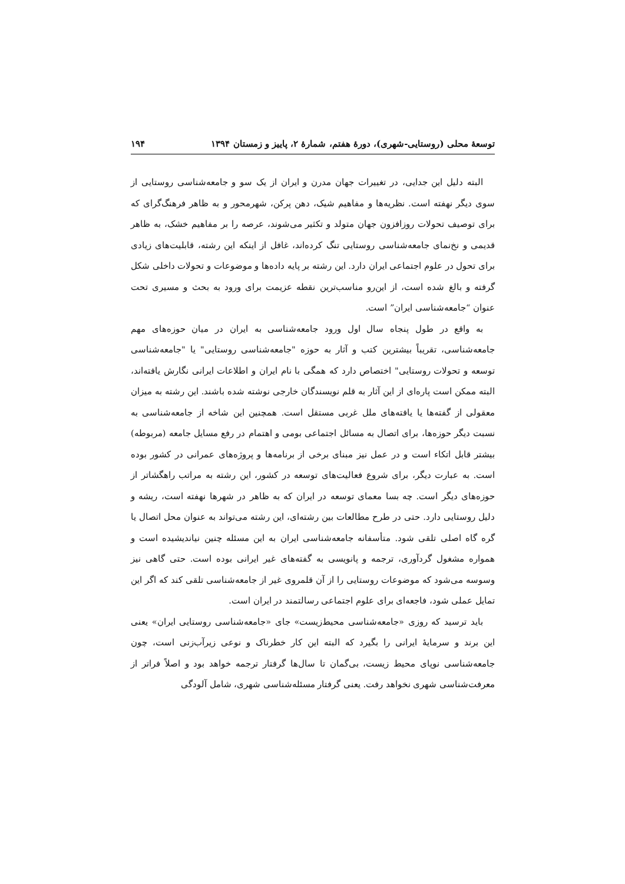توسعهٔ محلی (روستایی-شهری)، دورهٔ هفتم، شمارهٔ ۲، پاییز و زمستان ۱۳۹۴ ۱۹۴
البته دلیل این جدایی، در تغییرات جهان مدرن و ایران از یک سو و جامعه‌شناسی روستایی از سوی دیگر نهفته است. نظریه‌ها و مفاهیم شیک، دهن پرکن، شهرمحور و به ظاهر فرهنگ‌گرای که برای توصیف تحولات روزافزون جهان متولد و تکثیر می‌شوند، عرصه را بر مفاهیم خشک، به ظاهر قدیمی و نخ‌نمای جامعه‌شناسی روستایی تنگ کرده‌اند، غافل از اینکه این رشته، قابلیت‌های زیادی برای تحول در علوم اجتماعی ایران دارد. این رشته بر پایه داده‌ها و موضوعات و تحولات داخلی شکل گرفته و بالغ شده است، از این‌رو مناسب‌ترین نقطه عزیمت برای ورود به بحث و مسیری تحت عنوان “جامعه‌شناسی ایران” است.
به واقع در طول پنجاه سال اول ورود جامعه‌شناسی به ایران در میان حوزه‌های مهم جامعه‌شناسی، تقریباً بیشترین کتب و آثار به حوزه "جامعه‌شناسی روستایی" یا "جامعه‌شناسی توسعه و تحولات روستایی" اختصاص دارد که همگی با نام ایران و اطلاعات ایرانی نگارش یافته‌اند، البته ممکن است پاره‌ای از این آثار به قلم نویسندگان خارجی نوشته شده باشند. این رشته به میزان معقولی از گفته‌ها یا یافته‌های ملل غربی مستقل است. همچنین این شاخه از جامعه‌شناسی به نسبت دیگر حوزه‌ها، برای اتصال به مسائل اجتماعی بومی و اهتمام در رفع مسایل جامعه (مربوطه) بیشتر قابل اتکاء است و در عمل نیز مبنای برخی از برنامه‌ها و پروژه‌های عمرانی در کشور بوده است. به عبارت دیگر، برای شروع فعالیت‌های توسعه در کشور، این رشته به مراتب راهگشاتر از حوزه‌های دیگر است. چه بسا معمای توسعه در ایران که به ظاهر در شهرها نهفته است، ریشه و دلیل روستایی دارد. حتی در طرح مطالعات بین رشته‌ای، این رشته می‌تواند به عنوان محل اتصال یا گره گاه اصلی تلقی شود. متأسفانه جامعه‌شناسی ایران به این مسئله چنین نیاندیشیده است و همواره مشغول گردآوری، ترجمه و پانویسی به گفته‌های غیر ایرانی بوده است. حتی گاهی نیز وسوسه می‌شود که موضوعات روستایی را از آن قلمروی غیر از جامعه‌شناسی تلقی کند که اگر این تمایل عملی شود، فاجعه‌ای برای علوم اجتماعی رسالتمند در ایران است.
باید ترسید که روزی «جامعه‌شناسی محیط‌زیست» جای «جامعه‌شناسی روستایی ایران» یعنی این برند و سرمایهٔ ایرانی را بگیرد که البته این کار خطرناک و نوعی زیرآب‌زنی است، چون جامعه‌شناسی نوپای محیط زیست، بی‌گمان تا سال‌ها گرفتار ترجمه خواهد بود و اصلاً فراتر از معرفت‌شناسی شهری نخواهد رفت. یعنی گرفتار مسئله‌شناسی شهری، شامل آلودگی